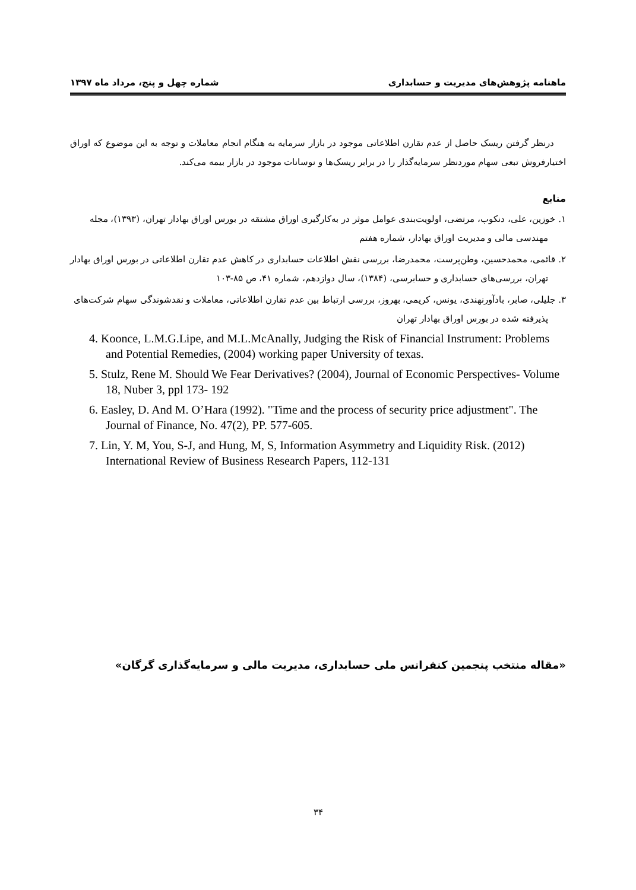ماهنامه پژوهش‌های مدیریت و حسابداری شماره چهل و پنج، مرداد ماه ۱۳۹۷
درنظر گرفتن ریسک حاصل از عدم تقارن اطلاعاتی موجود در بازار سرمایه به هنگام انجام معاملات و توجه به این موضوع که اوراق اختیارفروش تبعی سهام موردنظر سرمایه‌گذار را در برابر ریسک‌ها و نوسانات موجود در بازار بیمه می‌کند.
منابع
۱. خوزین، علی، دنکوب، مرتضی، اولویت‌بندی عوامل موثر در به‌کارگیری اوراق مشتقه در بورس اوراق بهادار تهران، (۱۳۹۳)، مجله مهندسی مالی و مدیریت اوراق بهادار، شماره هفتم
۲. قائمی، محمدحسین، وطن‌پرست، محمدرضا، بررسی نقش اطلاعات حسابداری در کاهش عدم تقارن اطلاعاتی در بورس اوراق بهادار تهران، بررسی‌های حسابداری و حسابرسی، (۱۳۸۴)، سال دوازدهم، شماره ۴۱، ص ۸۵-۱۰۳
۳. جلیلی، صابر، بادآورنهندی، یونس، کریمی، بهروز، بررسی ارتباط بین عدم تقارن اطلاعاتی، معاملات و نقدشوندگی سهام شرکت‌های پذیرفته شده در بورس اوراق بهادار تهران
4. Koonce, L.M.G.Lipe, and M.L.McAnally, Judging the Risk of Financial Instrument: Problems and Potential Remedies, (2004) working paper University of texas.
5. Stulz, Rene M. Should We Fear Derivatives? (2004), Journal of Economic Perspectives- Volume 18, Nuber 3, ppl 173- 192
6. Easley, D. And M. O’Hara (1992). "Time and the process of security price adjustment". The Journal of Finance, No. 47(2), PP. 577-605.
7. Lin, Y. M, You, S-J, and Hung, M, S, Information Asymmetry and Liquidity Risk. (2012) International Review of Business Research Papers, 112-131
«مقاله منتخب پنجمین کنفرانس ملی حسابداری، مدیریت مالی و سرمایه‌گذاری گرگان»
۳۴